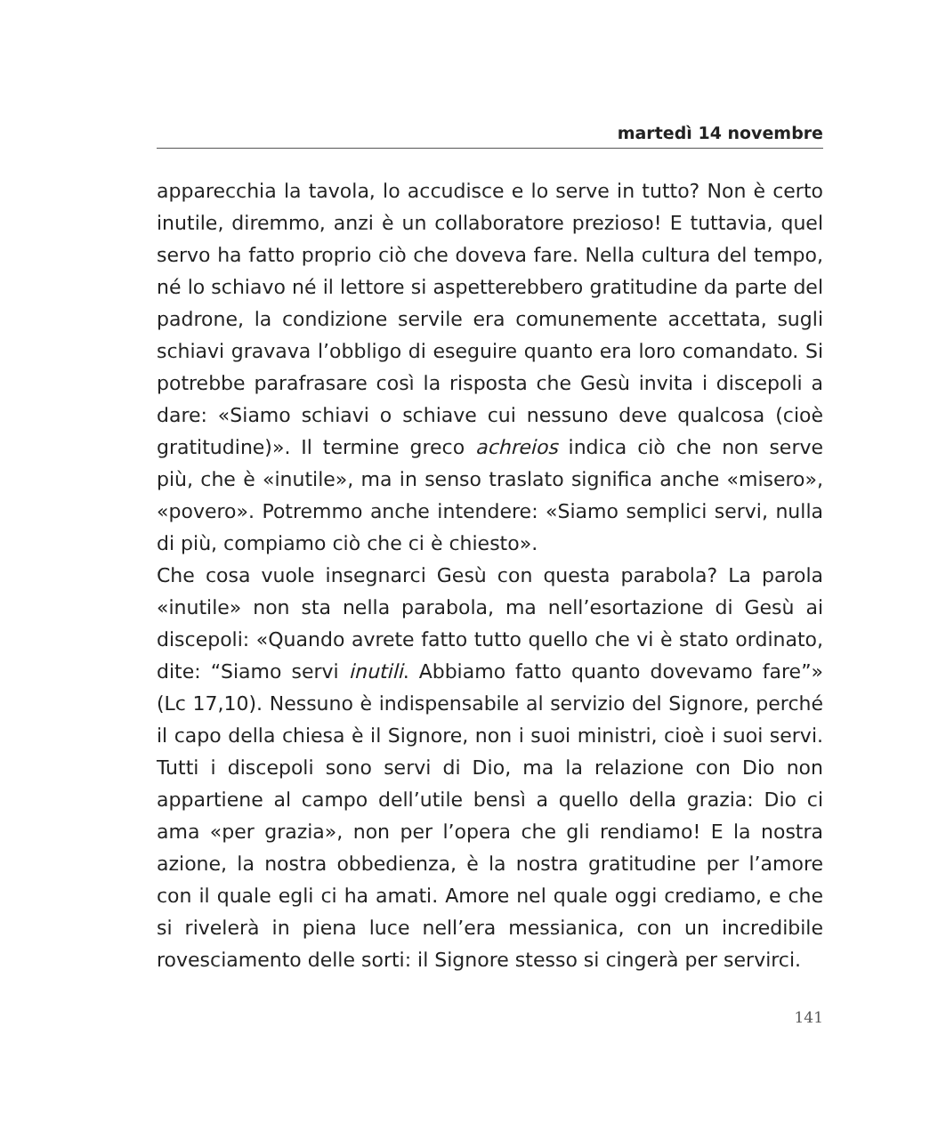martedì 14 novembre
apparecchia la tavola, lo accudisce e lo serve in tutto? Non è certo inutile, diremmo, anzi è un collaboratore prezioso! E tuttavia, quel servo ha fatto proprio ciò che doveva fare. Nella cultura del tempo, né lo schiavo né il lettore si aspetterebbero gratitudine da parte del padrone, la condizione servile era comunemente accettata, sugli schiavi gravava l’obbligo di eseguire quanto era loro comandato. Si potrebbe parafrasare così la risposta che Gesù invita i discepoli a dare: «Siamo schiavi o schiave cui nessuno deve qualcosa (cioè gratitudine)». Il termine greco achreios indica ciò che non serve più, che è «inutile», ma in senso traslato significa anche «misero», «povero». Potremmo anche intendere: «Siamo semplici servi, nulla di più, compiamo ciò che ci è chiesto».
Che cosa vuole insegnarci Gesù con questa parabola? La parola «inutile» non sta nella parabola, ma nell’esortazione di Gesù ai discepoli: «Quando avrete fatto tutto quello che vi è stato ordinato, dite: “Siamo servi inutili. Abbiamo fatto quanto dovevamo fare”» (Lc 17,10). Nessuno è indispensabile al servizio del Signore, perché il capo della chiesa è il Signore, non i suoi ministri, cioè i suoi servi. Tutti i discepoli sono servi di Dio, ma la relazione con Dio non appartiene al campo dell’utile bensì a quello della grazia: Dio ci ama «per grazia», non per l’opera che gli rendiamo! E la nostra azione, la nostra obbedienza, è la nostra gratitudine per l’amore con il quale egli ci ha amati. Amore nel quale oggi crediamo, e che si rivelerà in piena luce nell’era messianica, con un incredibile rovesciamento delle sorti: il Signore stesso si cingerà per servirci.
141